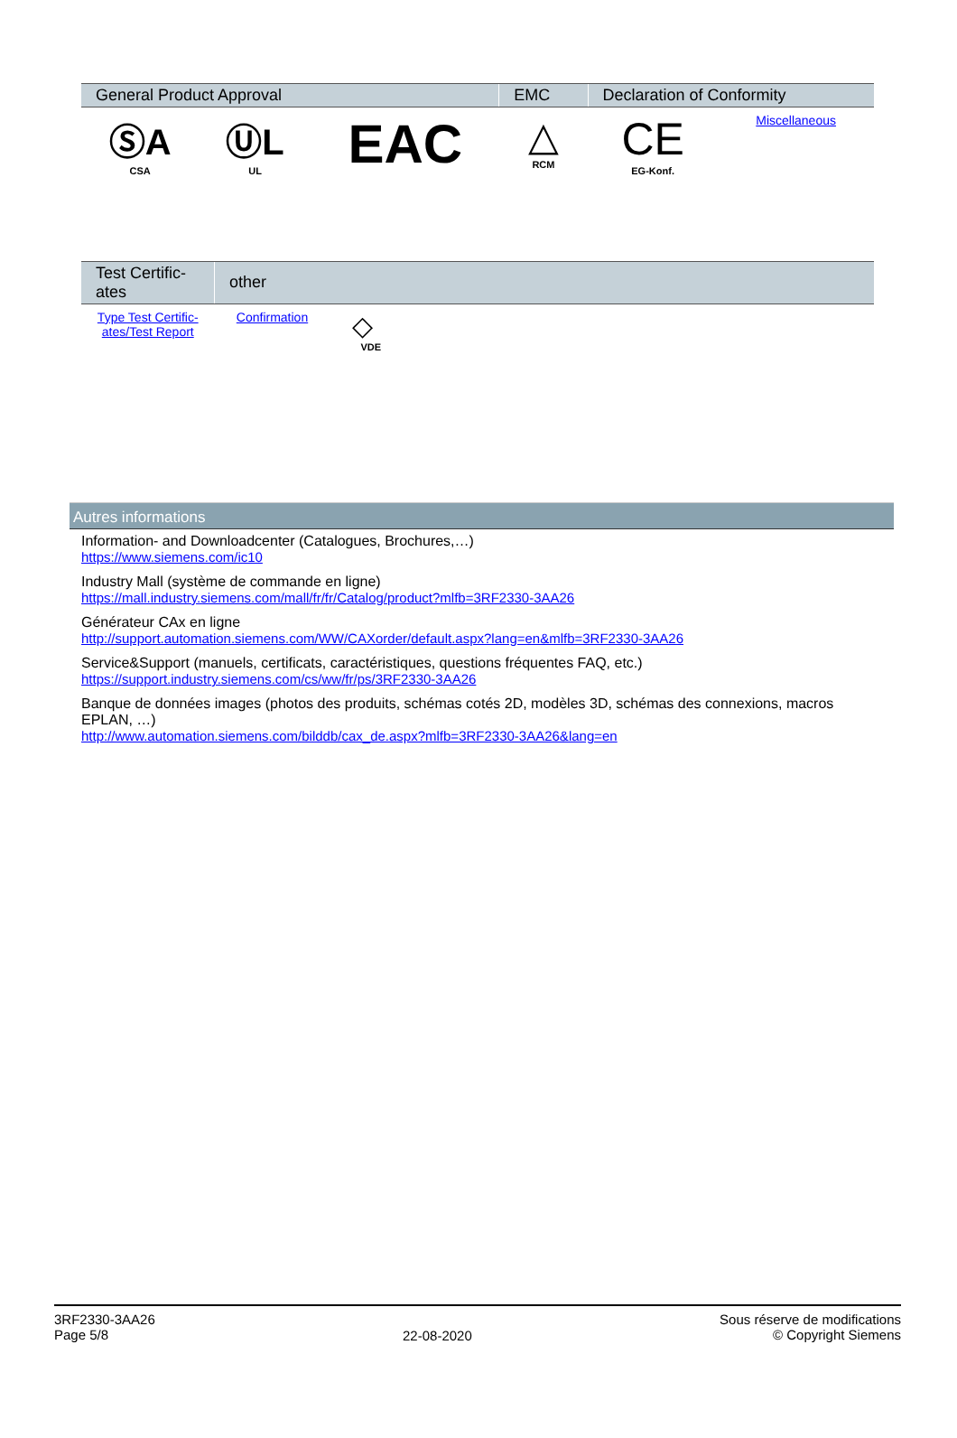| General Product Approval | | | EMC | Declaration of Conformity | |
| --- | --- | --- | --- | --- | --- |
| ⓈA CSA | ⓊL UL | EAC | △ RCM | CE EG-Konf. | Miscellaneous |
| Test Certific- ates | other | |
| --- | --- | --- |
| Type Test Certific- ates/Test Report | Confirmation | ◇ VDE |
Autres informations
Information- and Downloadcenter (Catalogues, Brochures,…)
https://www.siemens.com/ic10
Industry Mall (système de commande en ligne)
https://mall.industry.siemens.com/mall/fr/fr/Catalog/product?mlfb=3RF2330-3AA26
Générateur CAx en ligne
http://support.automation.siemens.com/WW/CAXorder/default.aspx?lang=en&mlfb=3RF2330-3AA26
Service&Support (manuels, certificats, caractéristiques, questions fréquentes FAQ, etc.)
https://support.industry.siemens.com/cs/ww/fr/ps/3RF2330-3AA26
Banque de données images (photos des produits, schémas cotés 2D, modèles 3D, schémas des connexions, macros
EPLAN, …)
http://www.automation.siemens.com/bilddb/cax_de.aspx?mlfb=3RF2330-3AA26&lang=en
3RF2330-3AA26
Page 5/8
22-08-2020
Sous réserve de modifications
© Copyright Siemens